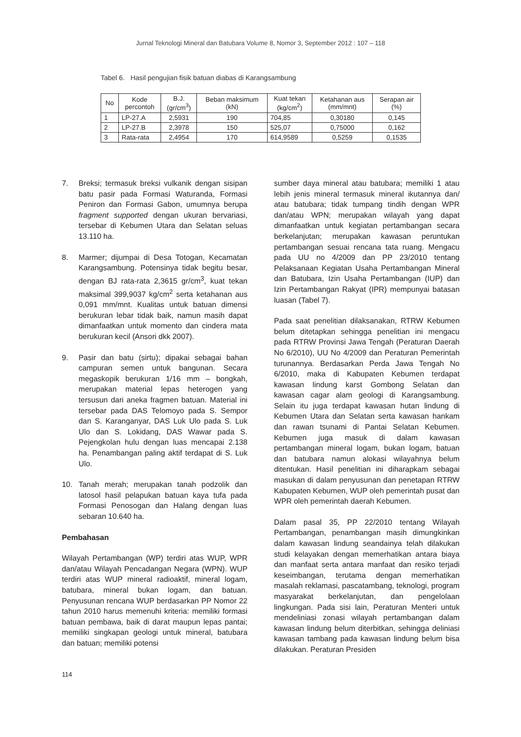Jurnal Teknologi Mineral dan Batubara Volume 8, Nomor 3, September 2012 : 107 – 118
Tabel 6. Hasil pengujian fisik batuan diabas di Karangsambung
| No | Kode percontoh | B.J. (gr/cm<sup>3</sup>) | Beban maksimum (kN) | Kuat tekan (kg/cm<sup>2</sup>) | Ketahanan aus (mm/mnt) | Serapan air (%) |
| --- | --- | --- | --- | --- | --- | --- |
| 1 | LP-27.A | 2,5931 | 190 | 704,85 | 0,30180 | 0,145 |
| 2 | LP-27.B | 2,3978 | 150 | 525,07 | 0,75000 | 0,162 |
| 3 | Rata-rata | 2,4954 | 170 | 614,9589 | 0,5259 | 0,1535 |
7. Breksi; termasuk breksi vulkanik dengan sisipan batu pasir pada Formasi Waturanda, Formasi Peniron dan Formasi Gabon, umumnya berupa fragment supported dengan ukuran bervariasi, tersebar di Kebumen Utara dan Selatan seluas 13.110 ha.
8. Marmer; dijumpai di Desa Totogan, Kecamatan Karangsambung. Potensinya tidak begitu besar, dengan BJ rata-rata 2,3615 gr/cm<sup>3</sup>, kuat tekan maksimal 399,9037 kg/cm<sup>2</sup> serta ketahanan aus 0,091 mm/mnt. Kualitas untuk batuan dimensi berukuran lebar tidak baik, namun masih dapat dimanfaatkan untuk momento dan cindera mata berukuran kecil (Ansori dkk 2007).
9. Pasir dan batu (sirtu); dipakai sebagai bahan campuran semen untuk bangunan. Secara megaskopik berukuran 1/16 mm – bongkah, merupakan material lepas heterogen yang tersusun dari aneka fragmen batuan. Material ini tersebar pada DAS Telomoyo pada S. Sempor dan S. Karanganyar, DAS Luk Ulo pada S. Luk Ulo dan S. Lokidang, DAS Wawar pada S. Pejengkolan hulu dengan luas mencapai 2.138 ha. Penambangan paling aktif terdapat di S. Luk Ulo.
10. Tanah merah; merupakan tanah podzolik dan latosol hasil pelapukan batuan kaya tufa pada Formasi Penosogan dan Halang dengan luas sebaran 10.640 ha.
Pembahasan
Wilayah Pertambangan (WP) terdiri atas WUP, WPR dan/atau Wilayah Pencadangan Negara (WPN). WUP terdiri atas WUP mineral radioaktif, mineral logam, batubara, mineral bukan logam, dan batuan. Penyusunan rencana WUP berdasarkan PP Nomor 22 tahun 2010 harus memenuhi kriteria: memiliki formasi batuan pembawa, baik di darat maupun lepas pantai; memiliki singkapan geologi untuk mineral, batubara dan batuan; memiliki potensi
sumber daya mineral atau batubara; memiliki 1 atau lebih jenis mineral termasuk mineral ikutannya dan/ atau batubara; tidak tumpang tindih dengan WPR dan/atau WPN; merupakan wilayah yang dapat dimanfaatkan untuk kegiatan pertambangan secara berkelanjutan; merupakan kawasan peruntukan pertambangan sesuai rencana tata ruang. Mengacu pada UU no 4/2009 dan PP 23/2010 tentang Pelaksanaan Kegiatan Usaha Pertambangan Mineral dan Batubara, Izin Usaha Pertambangan (IUP) dan Izin Pertambangan Rakyat (IPR) mempunyai batasan luasan (Tabel 7).
Pada saat penelitian dilaksanakan, RTRW Kebumen belum ditetapkan sehingga penelitian ini mengacu pada RTRW Provinsi Jawa Tengah (Peraturan Daerah No 6/2010), UU No 4/2009 dan Peraturan Pemerintah turunannya. Berdasarkan Perda Jawa Tengah No 6/2010, maka di Kabupaten Kebumen terdapat kawasan lindung karst Gombong Selatan dan kawasan cagar alam geologi di Karangsambung. Selain itu juga terdapat kawasan hutan lindung di Kebumen Utara dan Selatan serta kawasan hankam dan rawan tsunami di Pantai Selatan Kebumen. Kebumen juga masuk di dalam kawasan pertambangan mineral logam, bukan logam, batuan dan batubara namun alokasi wilayahnya belum ditentukan. Hasil penelitian ini diharapkam sebagai masukan di dalam penyusunan dan penetapan RTRW Kabupaten Kebumen, WUP oleh pemerintah pusat dan WPR oleh pemerintah daerah Kebumen.
Dalam pasal 35, PP 22/2010 tentang Wilayah Pertambangan, penambangan masih dimungkinkan dalam kawasan lindung seandainya telah dilakukan studi kelayakan dengan memerhatikan antara biaya dan manfaat serta antara manfaat dan resiko terjadi keseimbangan, terutama dengan memerhatikan masalah reklamasi, pascatambang, teknologi, program masyarakat berkelanjutan, dan pengelolaan lingkungan. Pada sisi lain, Peraturan Menteri untuk mendeliniasi zonasi wilayah pertambangan dalam kawasan lindung belum diterbitkan, sehingga deliniasi kawasan tambang pada kawasan lindung belum bisa dilakukan. Peraturan Presiden
114